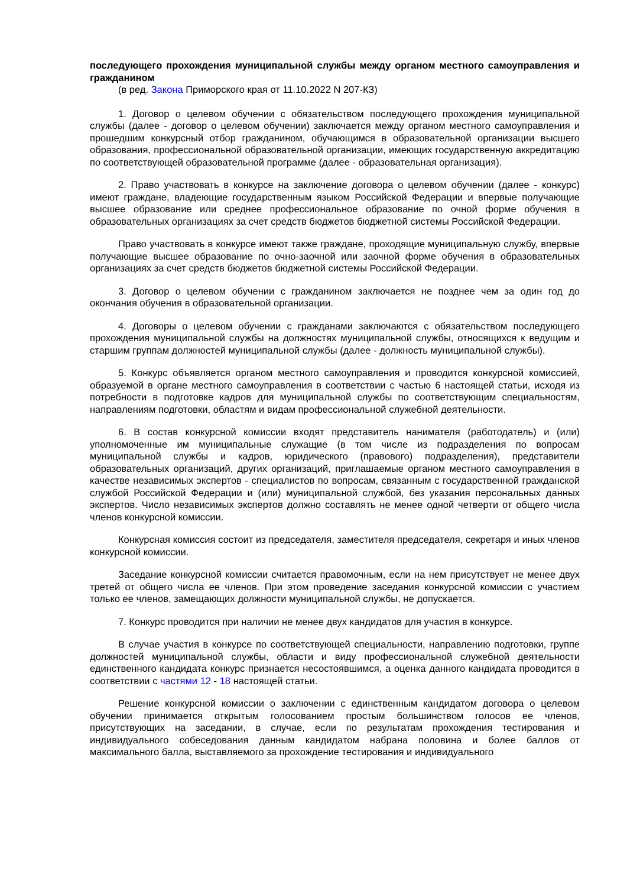последующего прохождения муниципальной службы между органом местного самоуправления и гражданином
(в ред. Закона Приморского края от 11.10.2022 N 207-КЗ)
1. Договор о целевом обучении с обязательством последующего прохождения муниципальной службы (далее - договор о целевом обучении) заключается между органом местного самоуправления и прошедшим конкурсный отбор гражданином, обучающимся в образовательной организации высшего образования, профессиональной образовательной организации, имеющих государственную аккредитацию по соответствующей образовательной программе (далее - образовательная организация).
2. Право участвовать в конкурсе на заключение договора о целевом обучении (далее - конкурс) имеют граждане, владеющие государственным языком Российской Федерации и впервые получающие высшее образование или среднее профессиональное образование по очной форме обучения в образовательных организациях за счет средств бюджетов бюджетной системы Российской Федерации.
Право участвовать в конкурсе имеют также граждане, проходящие муниципальную службу, впервые получающие высшее образование по очно-заочной или заочной форме обучения в образовательных организациях за счет средств бюджетов бюджетной системы Российской Федерации.
3. Договор о целевом обучении с гражданином заключается не позднее чем за один год до окончания обучения в образовательной организации.
4. Договоры о целевом обучении с гражданами заключаются с обязательством последующего прохождения муниципальной службы на должностях муниципальной службы, относящихся к ведущим и старшим группам должностей муниципальной службы (далее - должность муниципальной службы).
5. Конкурс объявляется органом местного самоуправления и проводится конкурсной комиссией, образуемой в органе местного самоуправления в соответствии с частью 6 настоящей статьи, исходя из потребности в подготовке кадров для муниципальной службы по соответствующим специальностям, направлениям подготовки, областям и видам профессиональной служебной деятельности.
6. В состав конкурсной комиссии входят представитель нанимателя (работодатель) и (или) уполномоченные им муниципальные служащие (в том числе из подразделения по вопросам муниципальной службы и кадров, юридического (правового) подразделения), представители образовательных организаций, других организаций, приглашаемые органом местного самоуправления в качестве независимых экспертов - специалистов по вопросам, связанным с государственной гражданской службой Российской Федерации и (или) муниципальной службой, без указания персональных данных экспертов. Число независимых экспертов должно составлять не менее одной четверти от общего числа членов конкурсной комиссии.
Конкурсная комиссия состоит из председателя, заместителя председателя, секретаря и иных членов конкурсной комиссии.
Заседание конкурсной комиссии считается правомочным, если на нем присутствует не менее двух третей от общего числа ее членов. При этом проведение заседания конкурсной комиссии с участием только ее членов, замещающих должности муниципальной службы, не допускается.
7. Конкурс проводится при наличии не менее двух кандидатов для участия в конкурсе.
В случае участия в конкурсе по соответствующей специальности, направлению подготовки, группе должностей муниципальной службы, области и виду профессиональной служебной деятельности единственного кандидата конкурс признается несостоявшимся, а оценка данного кандидата проводится в соответствии с частями 12 - 18 настоящей статьи.
Решение конкурсной комиссии о заключении с единственным кандидатом договора о целевом обучении принимается открытым голосованием простым большинством голосов ее членов, присутствующих на заседании, в случае, если по результатам прохождения тестирования и индивидуального собеседования данным кандидатом набрана половина и более баллов от максимального балла, выставляемого за прохождение тестирования и индивидуального